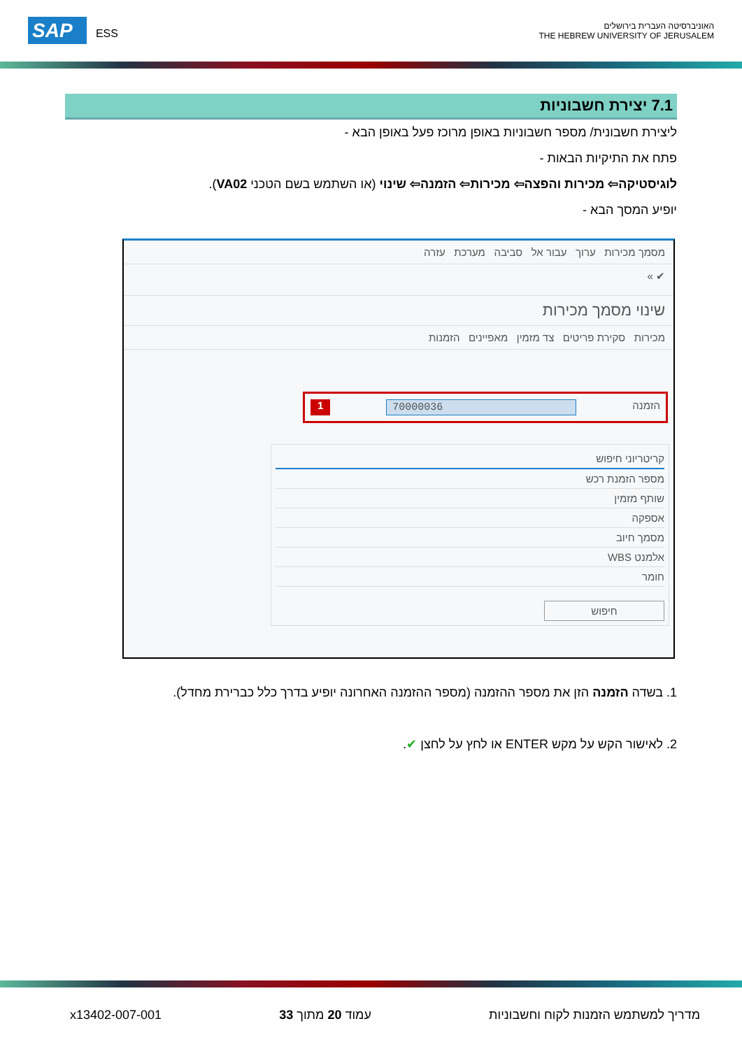SAP ESS
האוניברסיטה העברית בירושלים
THE HEBREW UNIVERSITY OF JERUSALEM
7.1 יצירת חשבוניות
ליצירת חשבונית/ מספר חשבוניות באופן מרוכז פעל באופן הבא -
פתח את התיקיות הבאות -
לוגיסטיקה⇦ מכירות והפצה⇦ מכירות⇦ הזמנה⇦ שינוי (או השתמש בשם הטכני VA02).
יופיע המסך הבא -
מסמך מכירות ערוך עבור אל סביבה מערכת עזרה
✔ »
שינוי מסמך מכירות
מכירות סקירת פריטים צד מזמין מאפיינים הזמנות
הזמנה 70000036 1
קריטריוני חיפוש
מספר הזמנת רכש
שותף מזמין
אספקה
מסמך חיוב
אלמנט WBS
חומר
חיפוש
1. בשדה הזמנה הזן את מספר ההזמנה (מספר ההזמנה האחרונה יופיע בדרך כלל כברירת מחדל).
2. לאישור הקש על מקש ENTER או לחץ על לחצן ✔.
מדריך למשתמש הזמנות לקוח וחשבוניות עמוד 20 מתוך 33 x13402-007-001